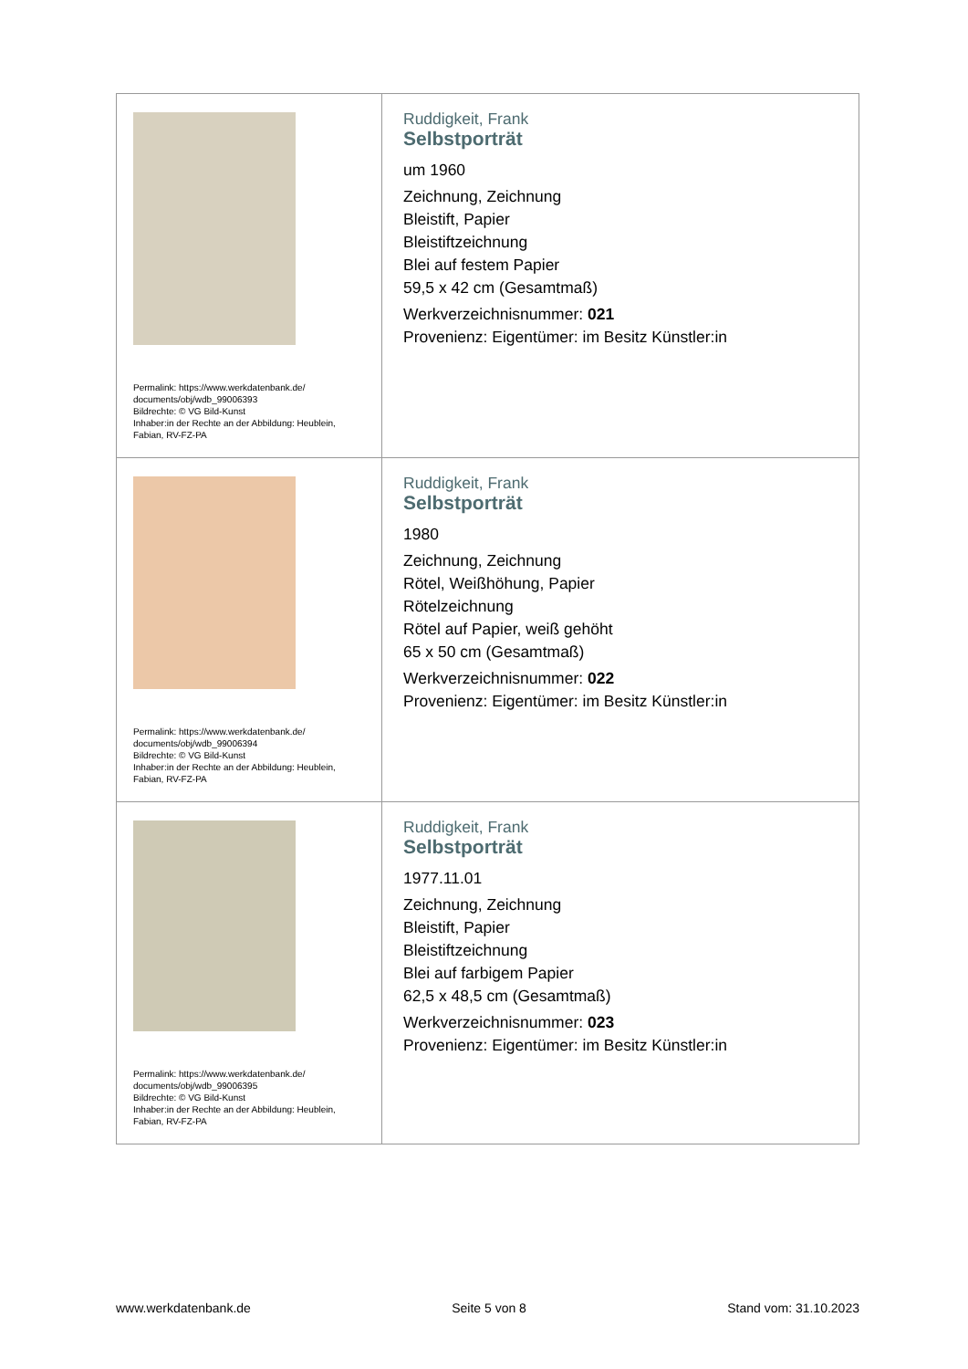| Permalink: https://www.werkdatenbank.de/ documents/obj/wdb_99006393 Bildrechte: © VG Bild-Kunst Inhaber:in der Rechte an der Abbildung: Heublein, Fabian, RV-FZ-PA | Ruddigkeit, Frank Selbstporträt um 1960 Zeichnung, Zeichnung Bleistift, Papier Bleistiftzeichnung Blei auf festem Papier 59,5 x 42 cm (Gesamtmaß) Werkverzeichnisnummer: 021 Provenienz: Eigentümer: im Besitz Künstler:in |
| Permalink: https://www.werkdatenbank.de/ documents/obj/wdb_99006394 Bildrechte: © VG Bild-Kunst Inhaber:in der Rechte an der Abbildung: Heublein, Fabian, RV-FZ-PA | Ruddigkeit, Frank Selbstporträt 1980 Zeichnung, Zeichnung Rötel, Weißhöhung, Papier Rötelzeichnung Rötel auf Papier, weiß gehöht 65 x 50 cm (Gesamtmaß) Werkverzeichnisnummer: 022 Provenienz: Eigentümer: im Besitz Künstler:in |
| Permalink: https://www.werkdatenbank.de/ documents/obj/wdb_99006395 Bildrechte: © VG Bild-Kunst Inhaber:in der Rechte an der Abbildung: Heublein, Fabian, RV-FZ-PA | Ruddigkeit, Frank Selbstporträt 1977.11.01 Zeichnung, Zeichnung Bleistift, Papier Bleistiftzeichnung Blei auf farbigem Papier 62,5 x 48,5 cm (Gesamtmaß) Werkverzeichnisnummer: 023 Provenienz: Eigentümer: im Besitz Künstler:in |
www.werkdatenbank.de Seite 5 von 8 Stand vom: 31.10.2023